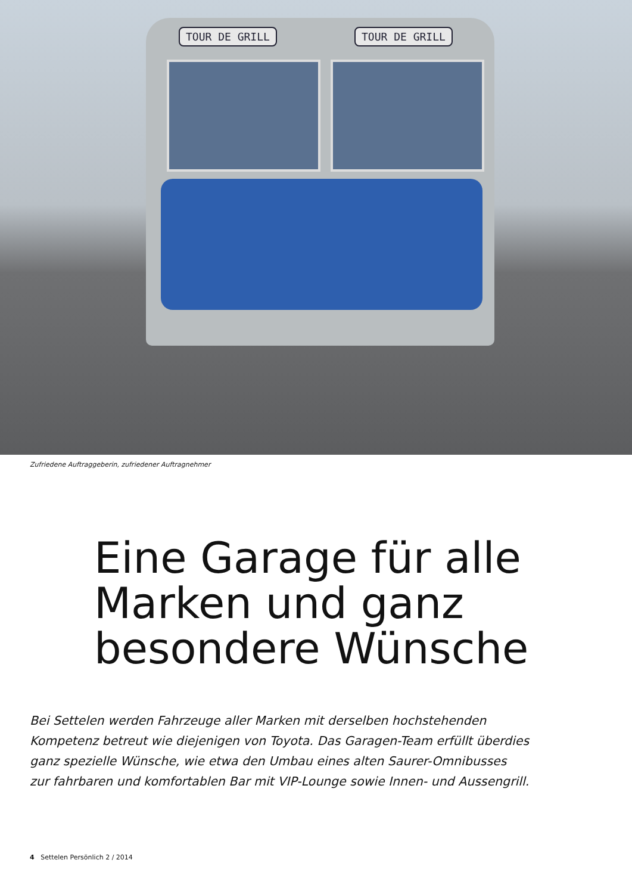TOUR DE GRILL TOUR DE GRILL
Zufriedene Auftraggeberin, zufriedener Auftragnehmer
Eine Garage für alle
Marken und ganz
besondere Wünsche
Bei Settelen werden Fahrzeuge aller Marken mit derselben hochstehenden
Kompetenz betreut wie diejenigen von Toyota. Das Garagen-Team erfüllt überdies
ganz spezielle Wünsche, wie etwa den Umbau eines alten Saurer-Omnibusses
zur fahrbaren und komfortablen Bar mit VIP-Lounge sowie Innen- und Aussengrill.
4 Settelen Persönlich 2 / 2014